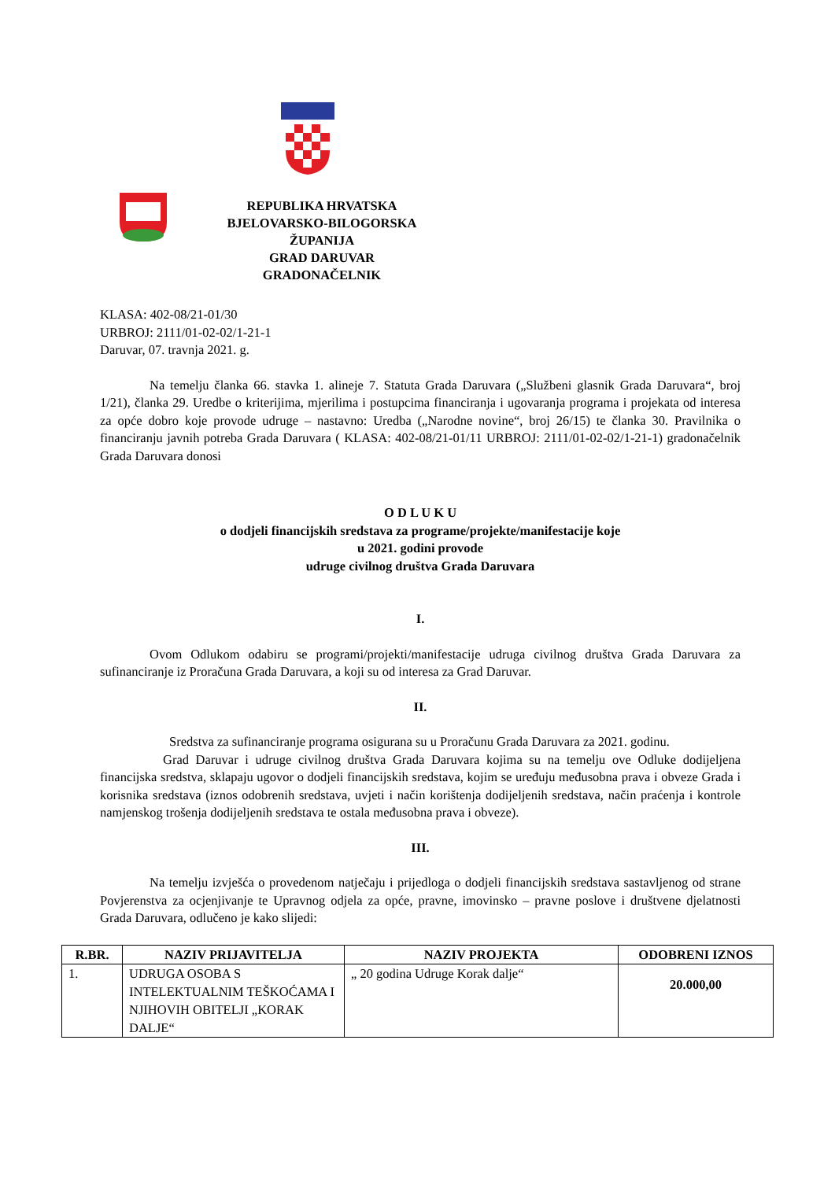REPUBLIKA HRVATSKA
BJELOVARSKO-BILOGORSKA
ŽUPANIJA
GRAD DARUVAR
GRADONAČELNIK
KLASA: 402-08/21-01/30
URBROJ: 2111/01-02-02/1-21-1
Daruvar, 07. travnja 2021. g.
Na temelju članka 66. stavka 1. alineje 7. Statuta Grada Daruvara („Službeni glasnik Grada Daruvara“, broj 1/21), članka 29. Uredbe o kriterijima, mjerilima i postupcima financiranja i ugovaranja programa i projekata od interesa za opće dobro koje provode udruge – nastavno: Uredba („Narodne novine“, broj 26/15) te članka 30. Pravilnika o financiranju javnih potreba Grada Daruvara ( KLASA: 402-08/21-01/11 URBROJ: 2111/01-02-02/1-21-1) gradonačelnik Grada Daruvara donosi
O D L U K U
o dodjeli financijskih sredstava za programe/projekte/manifestacije koje
u 2021. godini provode
udruge civilnog društva Grada Daruvara
I.
Ovom Odlukom odabiru se programi/projekti/manifestacije udruga civilnog društva Grada Daruvara za sufinanciranje iz Proračuna Grada Daruvara, a koji su od interesa za Grad Daruvar.
II.
Sredstva za sufinanciranje programa osigurana su u Proračunu Grada Daruvara za 2021. godinu.
Grad Daruvar i udruge civilnog društva Grada Daruvara kojima su na temelju ove Odluke dodijeljena financijska sredstva, sklapaju ugovor o dodjeli financijskih sredstava, kojim se uređuju međusobna prava i obveze Grada i korisnika sredstava (iznos odobrenih sredstava, uvjeti i način korištenja dodijeljenih sredstava, način praćenja i kontrole namjenskog trošenja dodijeljenih sredstava te ostala međusobna prava i obveze).
III.
Na temelju izvješća o provedenom natječaju i prijedloga o dodjeli financijskih sredstava sastavljenog od strane Povjerenstva za ocjenjivanje te Upravnog odjela za opće, pravne, imovinsko – pravne poslove i društvene djelatnosti Grada Daruvara, odlučeno je kako slijedi:
| R.BR. | NAZIV PRIJAVITELJA | NAZIV PROJEKTA | ODOBRENI IZNOS |
| --- | --- | --- | --- |
| 1. | UDRUGA OSOBA S INTELEKTUALNIM TEŠKOĆAMA I NJIHOVIH OBITELJI „KORAK DALJE“ | „ 20 godina Udruge Korak dalje“ | 20.000,00 |